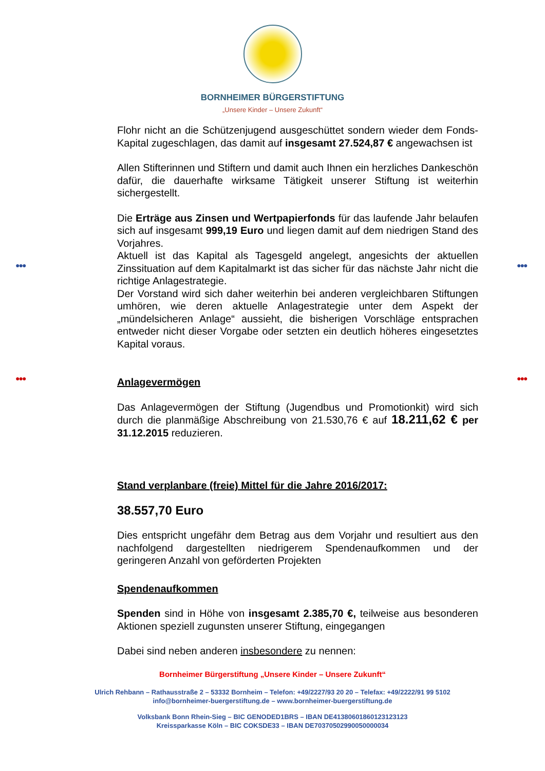●●● ●●●
●●● ●●●
BORNHEIMER BÜRGERSTIFTUNG
„Unsere Kinder – Unsere Zukunft“
Flohr nicht an die Schützenjugend ausgeschüttet sondern wieder dem Fonds-Kapital zugeschlagen, das damit auf insgesamt 27.524,87 € angewachsen ist
Allen Stifterinnen und Stiftern und damit auch Ihnen ein herzliches Dankeschön dafür, die dauerhafte wirksame Tätigkeit unserer Stiftung ist weiterhin sichergestellt.
Die Erträge aus Zinsen und Wertpapierfonds für das laufende Jahr belaufen sich auf insgesamt 999,19 Euro und liegen damit auf dem niedrigen Stand des Vorjahres.
Aktuell ist das Kapital als Tagesgeld angelegt, angesichts der aktuellen Zinssituation auf dem Kapitalmarkt ist das sicher für das nächste Jahr nicht die richtige Anlagestrategie.
Der Vorstand wird sich daher weiterhin bei anderen vergleichbaren Stiftungen umhören, wie deren aktuelle Anlagestrategie unter dem Aspekt der „mündelsicheren Anlage“ aussieht, die bisherigen Vorschläge entsprachen entweder nicht dieser Vorgabe oder setzten ein deutlich höheres eingesetztes Kapital voraus.
Anlagevermögen
Das Anlagevermögen der Stiftung (Jugendbus und Promotionkit) wird sich durch die planmäßige Abschreibung von 21.530,76 € auf 18.211,62 € per 31.12.2015 reduzieren.
Stand verplanbare (freie) Mittel für die Jahre 2016/2017:
38.557,70 Euro
Dies entspricht ungefähr dem Betrag aus dem Vorjahr und resultiert aus den nachfolgend dargestellten niedrigerem Spendenaufkommen und der geringeren Anzahl von geförderten Projekten
Spendenaufkommen
Spenden sind in Höhe von insgesamt 2.385,70 €, teilweise aus besonderen Aktionen speziell zugunsten unserer Stiftung, eingegangen
Dabei sind neben anderen insbesondere zu nennen:
Bornheimer Bürgerstiftung „Unsere Kinder – Unsere Zukunft“
Ulrich Rehbann – Rathausstraße 2 – 53332 Bornheim – Telefon: +49/2227/93 20 20 – Telefax: +49/2222/91 99 5102
info@bornheimer-buergerstiftung.de – www.bornheimer-buergerstiftung.de
Volksbank Bonn Rhein-Sieg – BIC GENODED1BRS – IBAN DE41380601860123123123
Kreissparkasse Köln – BIC COKSDE33 – IBAN DE70370502990050000034